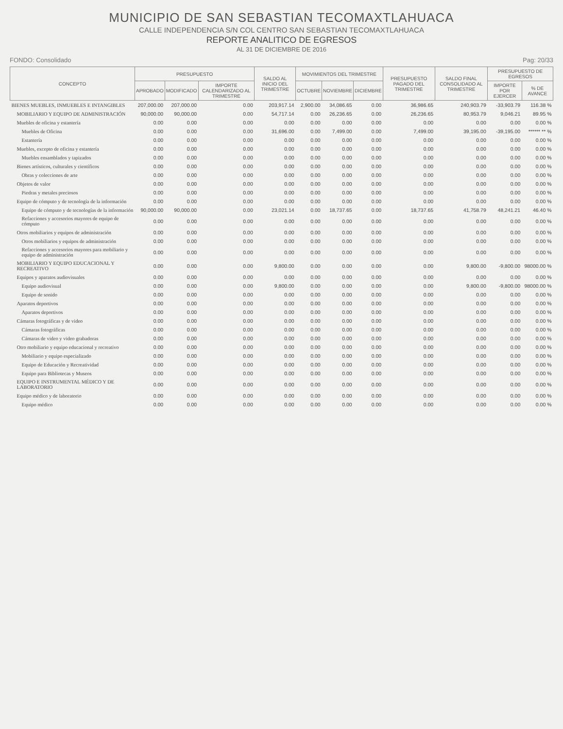MUNICIPIO DE SAN SEBASTIAN TECOMAXTLAHUACA
CALLE INDEPENDENCIA S/N COL CENTRO SAN SEBASTIAN TECOMAXTLAHUACA
REPORTE ANALITICO DE EGRESOS
AL 31 DE DICIEMBRE DE 2016
FONDO: Consolidado Pag: 20/33
| CONCEPTO | PRESUPUESTO | | | SALDO AL INICIO DEL TRIMESTRE | MOVIMIENTOS DEL TRIMESTRE | | | PRESUPUESTO PAGADO DEL TRIMESTRE | SALDO FINAL CONSOLIDADO AL TRIMESTRE | PRESUPUESTO DE EGRESOS | |
| --- | --- | --- | --- | --- | --- | --- | --- | --- | --- | --- | --- |
| | APROBADO | MODIFICADO | IMPORTE CALENDARIZADO AL TRIMESTRE | | OCTUBRE | NOVIEMBRE | DICIEMBRE | | | IMPORTE POR EJERCER | % DE AVANCE |
| BIENES MUEBLES, INMUEBLES E INTANGIBLES | 207,000.00 | 207,000.00 | 0.00 | 203,917.14 | 2,900.00 | 34,086.65 | 0.00 | 36,986.65 | 240,903.79 | -33,903.79 | 116.38 % |
| MOBILIARIO Y EQUIPO DE ADMINISTRACIÓN | 90,000.00 | 90,000.00 | 0.00 | 54,717.14 | 0.00 | 26,236.65 | 0.00 | 26,236.65 | 80,953.79 | 9,046.21 | 89.95 % |
| Muebles de oficina y estantería | 0.00 | 0.00 | 0.00 | 0.00 | 0.00 | 0.00 | 0.00 | 0.00 | 0.00 | 0.00 | 0.00 % |
| Muebles de Oficina | 0.00 | 0.00 | 0.00 | 31,696.00 | 0.00 | 7,499.00 | 0.00 | 7,499.00 | 39,195.00 | -39,195.00 | ****** ** % |
| Estantería | 0.00 | 0.00 | 0.00 | 0.00 | 0.00 | 0.00 | 0.00 | 0.00 | 0.00 | 0.00 | 0.00 % |
| Muebles, excepto de oficina y estantería | 0.00 | 0.00 | 0.00 | 0.00 | 0.00 | 0.00 | 0.00 | 0.00 | 0.00 | 0.00 | 0.00 % |
| Muebles ensamblados y tapizados | 0.00 | 0.00 | 0.00 | 0.00 | 0.00 | 0.00 | 0.00 | 0.00 | 0.00 | 0.00 | 0.00 % |
| Bienes artísticos, culturales y científicos | 0.00 | 0.00 | 0.00 | 0.00 | 0.00 | 0.00 | 0.00 | 0.00 | 0.00 | 0.00 | 0.00 % |
| Obras y colecciones de arte | 0.00 | 0.00 | 0.00 | 0.00 | 0.00 | 0.00 | 0.00 | 0.00 | 0.00 | 0.00 | 0.00 % |
| Objetos de valor | 0.00 | 0.00 | 0.00 | 0.00 | 0.00 | 0.00 | 0.00 | 0.00 | 0.00 | 0.00 | 0.00 % |
| Piedras y metales preciosos | 0.00 | 0.00 | 0.00 | 0.00 | 0.00 | 0.00 | 0.00 | 0.00 | 0.00 | 0.00 | 0.00 % |
| Equipo de cómputo y de tecnología de la información | 0.00 | 0.00 | 0.00 | 0.00 | 0.00 | 0.00 | 0.00 | 0.00 | 0.00 | 0.00 | 0.00 % |
| Equipo de cómputo y de tecnologías de la información | 90,000.00 | 90,000.00 | 0.00 | 23,021.14 | 0.00 | 18,737.65 | 0.00 | 18,737.65 | 41,758.79 | 48,241.21 | 46.40 % |
| Refacciones y accesorios mayores de equipo de cómputo | 0.00 | 0.00 | 0.00 | 0.00 | 0.00 | 0.00 | 0.00 | 0.00 | 0.00 | 0.00 | 0.00 % |
| Otros mobiliarios y equipos de administración | 0.00 | 0.00 | 0.00 | 0.00 | 0.00 | 0.00 | 0.00 | 0.00 | 0.00 | 0.00 | 0.00 % |
| Otros mobiliarios y equipos de administración | 0.00 | 0.00 | 0.00 | 0.00 | 0.00 | 0.00 | 0.00 | 0.00 | 0.00 | 0.00 | 0.00 % |
| Refacciones y accesorios mayores para mobiliario y equipo de administración | 0.00 | 0.00 | 0.00 | 0.00 | 0.00 | 0.00 | 0.00 | 0.00 | 0.00 | 0.00 | 0.00 % |
| MOBILIARIO Y EQUIPO EDUCACIONAL Y RECREATIVO | 0.00 | 0.00 | 0.00 | 9,800.00 | 0.00 | 0.00 | 0.00 | 0.00 | 9,800.00 | -9,800.00 | 98000.00 % |
| Equipos y aparatos audiovisuales | 0.00 | 0.00 | 0.00 | 0.00 | 0.00 | 0.00 | 0.00 | 0.00 | 0.00 | 0.00 | 0.00 % |
| Equipo audiovisual | 0.00 | 0.00 | 0.00 | 9,800.00 | 0.00 | 0.00 | 0.00 | 0.00 | 9,800.00 | -9,800.00 | 98000.00 % |
| Equipo de sonido | 0.00 | 0.00 | 0.00 | 0.00 | 0.00 | 0.00 | 0.00 | 0.00 | 0.00 | 0.00 | 0.00 % |
| Aparatos deportivos | 0.00 | 0.00 | 0.00 | 0.00 | 0.00 | 0.00 | 0.00 | 0.00 | 0.00 | 0.00 | 0.00 % |
| Aparatos deportivos | 0.00 | 0.00 | 0.00 | 0.00 | 0.00 | 0.00 | 0.00 | 0.00 | 0.00 | 0.00 | 0.00 % |
| Cámaras fotográficas y de video | 0.00 | 0.00 | 0.00 | 0.00 | 0.00 | 0.00 | 0.00 | 0.00 | 0.00 | 0.00 | 0.00 % |
| Cámaras fotográficas | 0.00 | 0.00 | 0.00 | 0.00 | 0.00 | 0.00 | 0.00 | 0.00 | 0.00 | 0.00 | 0.00 % |
| Cámaras de video y video grabadoras | 0.00 | 0.00 | 0.00 | 0.00 | 0.00 | 0.00 | 0.00 | 0.00 | 0.00 | 0.00 | 0.00 % |
| Otro mobiliario y equipo educacional y recreativo | 0.00 | 0.00 | 0.00 | 0.00 | 0.00 | 0.00 | 0.00 | 0.00 | 0.00 | 0.00 | 0.00 % |
| Mobiliario y equipo especializado | 0.00 | 0.00 | 0.00 | 0.00 | 0.00 | 0.00 | 0.00 | 0.00 | 0.00 | 0.00 | 0.00 % |
| Equipo de Educación y Recreatividad | 0.00 | 0.00 | 0.00 | 0.00 | 0.00 | 0.00 | 0.00 | 0.00 | 0.00 | 0.00 | 0.00 % |
| Equipo para Bibliotecas y Museos | 0.00 | 0.00 | 0.00 | 0.00 | 0.00 | 0.00 | 0.00 | 0.00 | 0.00 | 0.00 | 0.00 % |
| EQUIPO E INSTRUMENTAL MÉDICO Y DE LABORATORIO | 0.00 | 0.00 | 0.00 | 0.00 | 0.00 | 0.00 | 0.00 | 0.00 | 0.00 | 0.00 | 0.00 % |
| Equipo médico y de laboratorio | 0.00 | 0.00 | 0.00 | 0.00 | 0.00 | 0.00 | 0.00 | 0.00 | 0.00 | 0.00 | 0.00 % |
| Equipo médico | 0.00 | 0.00 | 0.00 | 0.00 | 0.00 | 0.00 | 0.00 | 0.00 | 0.00 | 0.00 | 0.00 % |